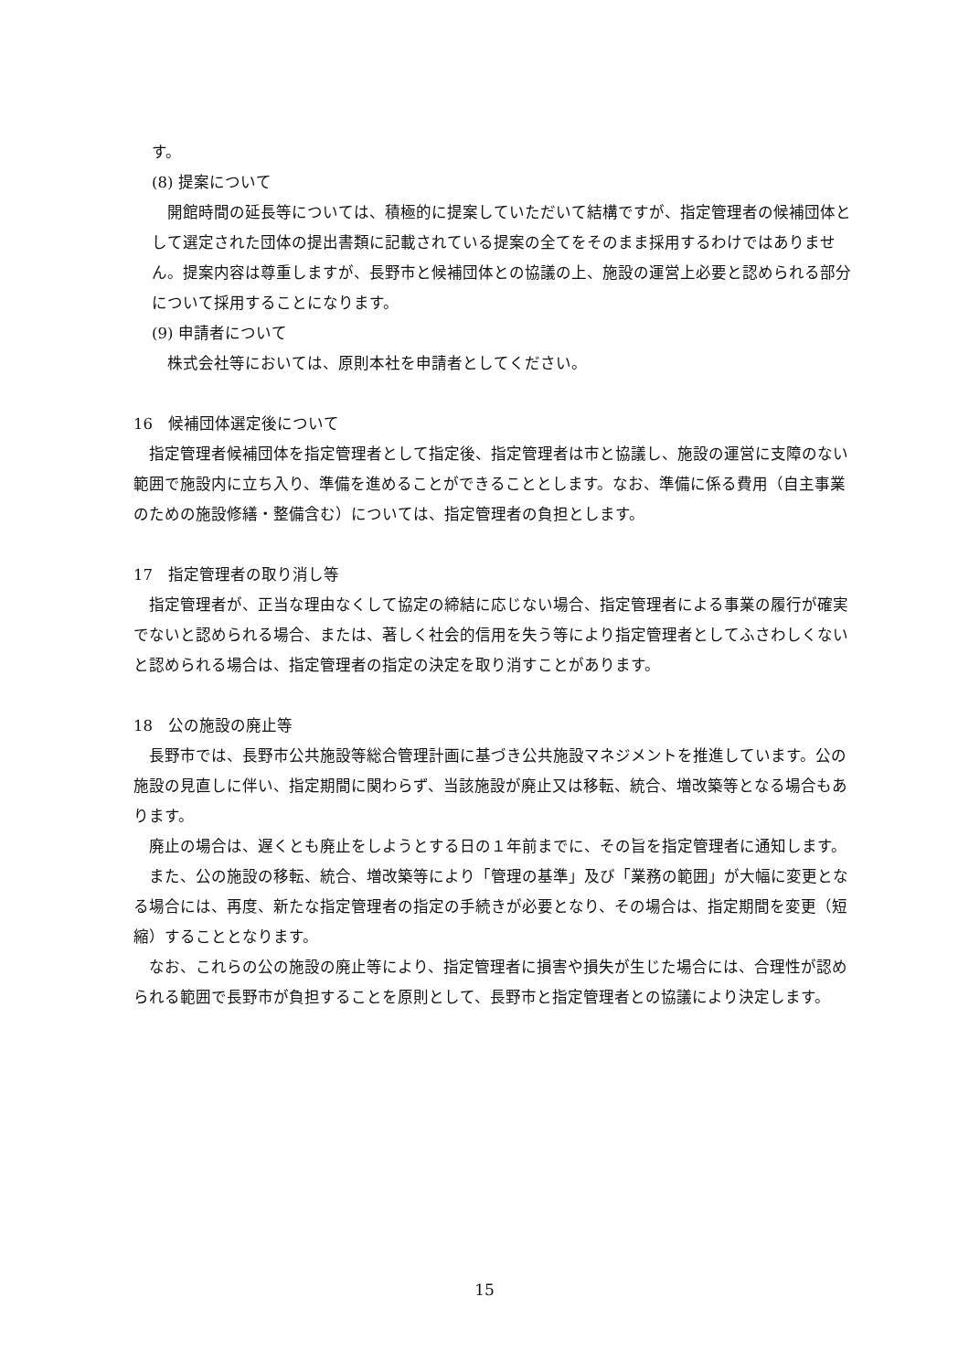す。
(8) 提案について
開館時間の延長等については、積極的に提案していただいて結構ですが、指定管理者の候補団体として選定された団体の提出書類に記載されている提案の全てをそのまま採用するわけではありません。提案内容は尊重しますが、長野市と候補団体との協議の上、施設の運営上必要と認められる部分について採用することになります。
(9) 申請者について
株式会社等においては、原則本社を申請者としてください。
16　候補団体選定後について
指定管理者候補団体を指定管理者として指定後、指定管理者は市と協議し、施設の運営に支障のない範囲で施設内に立ち入り、準備を進めることができることとします。なお、準備に係る費用（自主事業のための施設修繕・整備含む）については、指定管理者の負担とします。
17　指定管理者の取り消し等
指定管理者が、正当な理由なくして協定の締結に応じない場合、指定管理者による事業の履行が確実でないと認められる場合、または、著しく社会的信用を失う等により指定管理者としてふさわしくないと認められる場合は、指定管理者の指定の決定を取り消すことがあります。
18　公の施設の廃止等
長野市では、長野市公共施設等総合管理計画に基づき公共施設マネジメントを推進しています。公の施設の見直しに伴い、指定期間に関わらず、当該施設が廃止又は移転、統合、増改築等となる場合もあります。
廃止の場合は、遅くとも廃止をしようとする日の１年前までに、その旨を指定管理者に通知します。
また、公の施設の移転、統合、増改築等により「管理の基準」及び「業務の範囲」が大幅に変更となる場合には、再度、新たな指定管理者の指定の手続きが必要となり、その場合は、指定期間を変更（短縮）することとなります。
なお、これらの公の施設の廃止等により、指定管理者に損害や損失が生じた場合には、合理性が認められる範囲で長野市が負担することを原則として、長野市と指定管理者との協議により決定します。
15